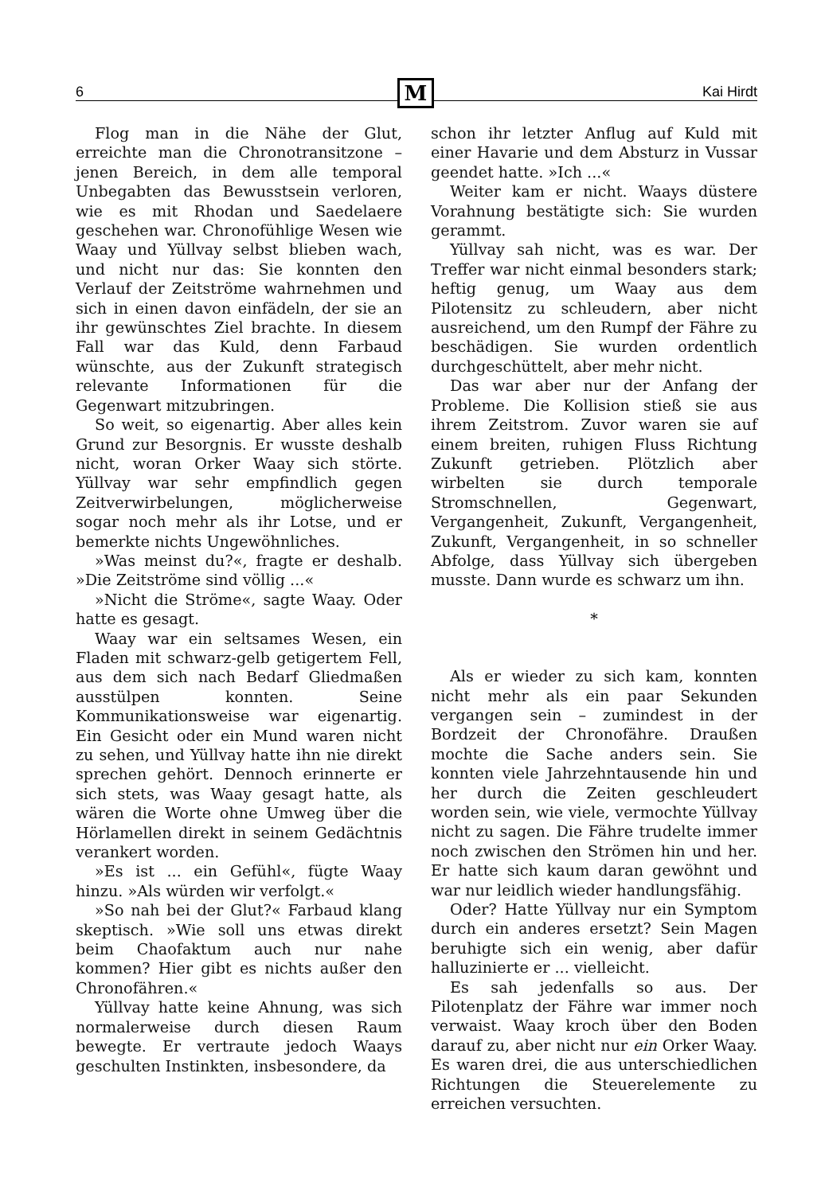6
M
Kai Hirdt
Flog man in die Nähe der Glut, erreichte man die Chronotransitzone – jenen Bereich, in dem alle temporal Unbegabten das Bewusstsein verloren, wie es mit Rhodan und Saedelaere geschehen war. Chronofühlige Wesen wie Waay und Yüllvay selbst blieben wach, und nicht nur das: Sie konnten den Verlauf der Zeitströme wahrnehmen und sich in einen davon einfädeln, der sie an ihr gewünschtes Ziel brachte. In diesem Fall war das Kuld, denn Farbaud wünschte, aus der Zukunft strategisch relevante Informationen für die Gegenwart mitzubringen.
So weit, so eigenartig. Aber alles kein Grund zur Besorgnis. Er wusste deshalb nicht, woran Orker Waay sich störte. Yüllvay war sehr empfindlich gegen Zeitverwirbelungen, möglicherweise sogar noch mehr als ihr Lotse, und er bemerkte nichts Ungewöhnliches.
»Was meinst du?«, fragte er deshalb. »Die Zeitströme sind völlig ...«
»Nicht die Ströme«, sagte Waay. Oder hatte es gesagt.
Waay war ein seltsames Wesen, ein Fladen mit schwarz-gelb getigertem Fell, aus dem sich nach Bedarf Gliedmaßen ausstülpen konnten. Seine Kommunikationsweise war eigenartig. Ein Gesicht oder ein Mund waren nicht zu sehen, und Yüllvay hatte ihn nie direkt sprechen gehört. Dennoch erinnerte er sich stets, was Waay gesagt hatte, als wären die Worte ohne Umweg über die Hörlamellen direkt in seinem Gedächtnis verankert worden.
»Es ist ... ein Gefühl«, fügte Waay hinzu. »Als würden wir verfolgt.«
»So nah bei der Glut?« Farbaud klang skeptisch. »Wie soll uns etwas direkt beim Chaofaktum auch nur nahe kommen? Hier gibt es nichts außer den Chronofähren.«
Yüllvay hatte keine Ahnung, was sich normalerweise durch diesen Raum bewegte. Er vertraute jedoch Waays geschulten Instinkten, insbesondere, da
schon ihr letzter Anflug auf Kuld mit einer Havarie und dem Absturz in Vussar geendet hatte. »Ich ...«
Weiter kam er nicht. Waays düstere Vorahnung bestätigte sich: Sie wurden gerammt.
Yüllvay sah nicht, was es war. Der Treffer war nicht einmal besonders stark; heftig genug, um Waay aus dem Pilotensitz zu schleudern, aber nicht ausreichend, um den Rumpf der Fähre zu beschädigen. Sie wurden ordentlich durchgeschüttelt, aber mehr nicht.
Das war aber nur der Anfang der Probleme. Die Kollision stieß sie aus ihrem Zeitstrom. Zuvor waren sie auf einem breiten, ruhigen Fluss Richtung Zukunft getrieben. Plötzlich aber wirbelten sie durch temporale Stromschnellen, Gegenwart, Vergangenheit, Zukunft, Vergangenheit, Zukunft, Vergangenheit, in so schneller Abfolge, dass Yüllvay sich übergeben musste. Dann wurde es schwarz um ihn.
*
Als er wieder zu sich kam, konnten nicht mehr als ein paar Sekunden vergangen sein – zumindest in der Bordzeit der Chronofähre. Draußen mochte die Sache anders sein. Sie konnten viele Jahrzehntausende hin und her durch die Zeiten geschleudert worden sein, wie viele, vermochte Yüllvay nicht zu sagen. Die Fähre trudelte immer noch zwischen den Strömen hin und her. Er hatte sich kaum daran gewöhnt und war nur leidlich wieder handlungsfähig.
Oder? Hatte Yüllvay nur ein Symptom durch ein anderes ersetzt? Sein Magen beruhigte sich ein wenig, aber dafür halluzinierte er ... vielleicht.
Es sah jedenfalls so aus. Der Pilotenplatz der Fähre war immer noch verwaist. Waay kroch über den Boden darauf zu, aber nicht nur ein Orker Waay. Es waren drei, die aus unterschiedlichen Richtungen die Steuerelemente zu erreichen versuchten.